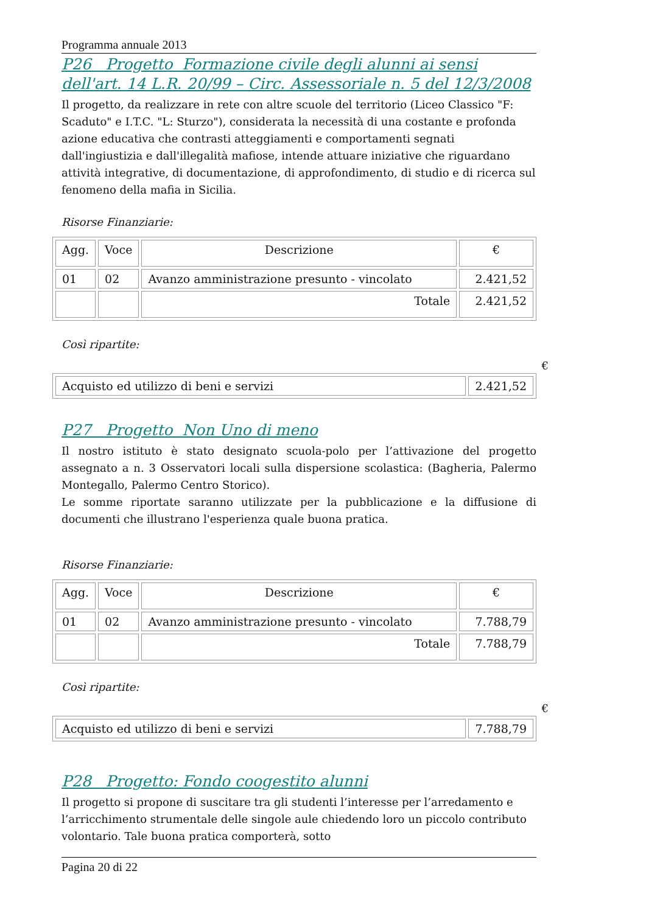Programma annuale 2013
P26 Progetto Formazione civile degli alunni ai sensi dell'art. 14 L.R. 20/99 – Circ. Assessoriale n. 5 del 12/3/2008
Il progetto, da realizzare in rete con altre scuole del territorio (Liceo Classico "F: Scaduto" e I.T.C. "L: Sturzo"), considerata la necessità di una costante e profonda azione educativa che contrasti atteggiamenti e comportamenti segnati dall'ingiustizia e dall'illegalità mafiose, intende attuare iniziative che riguardano attività integrative, di documentazione, di approfondimento, di studio e di ricerca sul fenomeno della mafia in Sicilia.
Risorse Finanziarie:
| Agg. | Voce | Descrizione | € |
| --- | --- | --- | --- |
| 01 | 02 | Avanzo amministrazione presunto - vincolato | 2.421,52 |
| | | Totale | 2.421,52 |
Così ripartite:
€
| Acquisto ed utilizzo di beni e servizi | 2.421,52 |
P27 Progetto Non Uno di meno
Il nostro istituto è stato designato scuola-polo per l’attivazione del progetto assegnato a n. 3 Osservatori locali sulla dispersione scolastica: (Bagheria, Palermo Montegallo, Palermo Centro Storico).
Le somme riportate saranno utilizzate per la pubblicazione e la diffusione di documenti che illustrano l'esperienza quale buona pratica.
Risorse Finanziarie:
| Agg. | Voce | Descrizione | € |
| --- | --- | --- | --- |
| 01 | 02 | Avanzo amministrazione presunto - vincolato | 7.788,79 |
| | | Totale | 7.788,79 |
Così ripartite:
€
| Acquisto ed utilizzo di beni e servizi | 7.788,79 |
P28 Progetto: Fondo coogestito alunni
Il progetto si propone di suscitare tra gli studenti l’interesse per l’arredamento e l’arricchimento strumentale delle singole aule chiedendo loro un piccolo contributo volontario. Tale buona pratica comporterà, sotto
Pagina 20 di 22